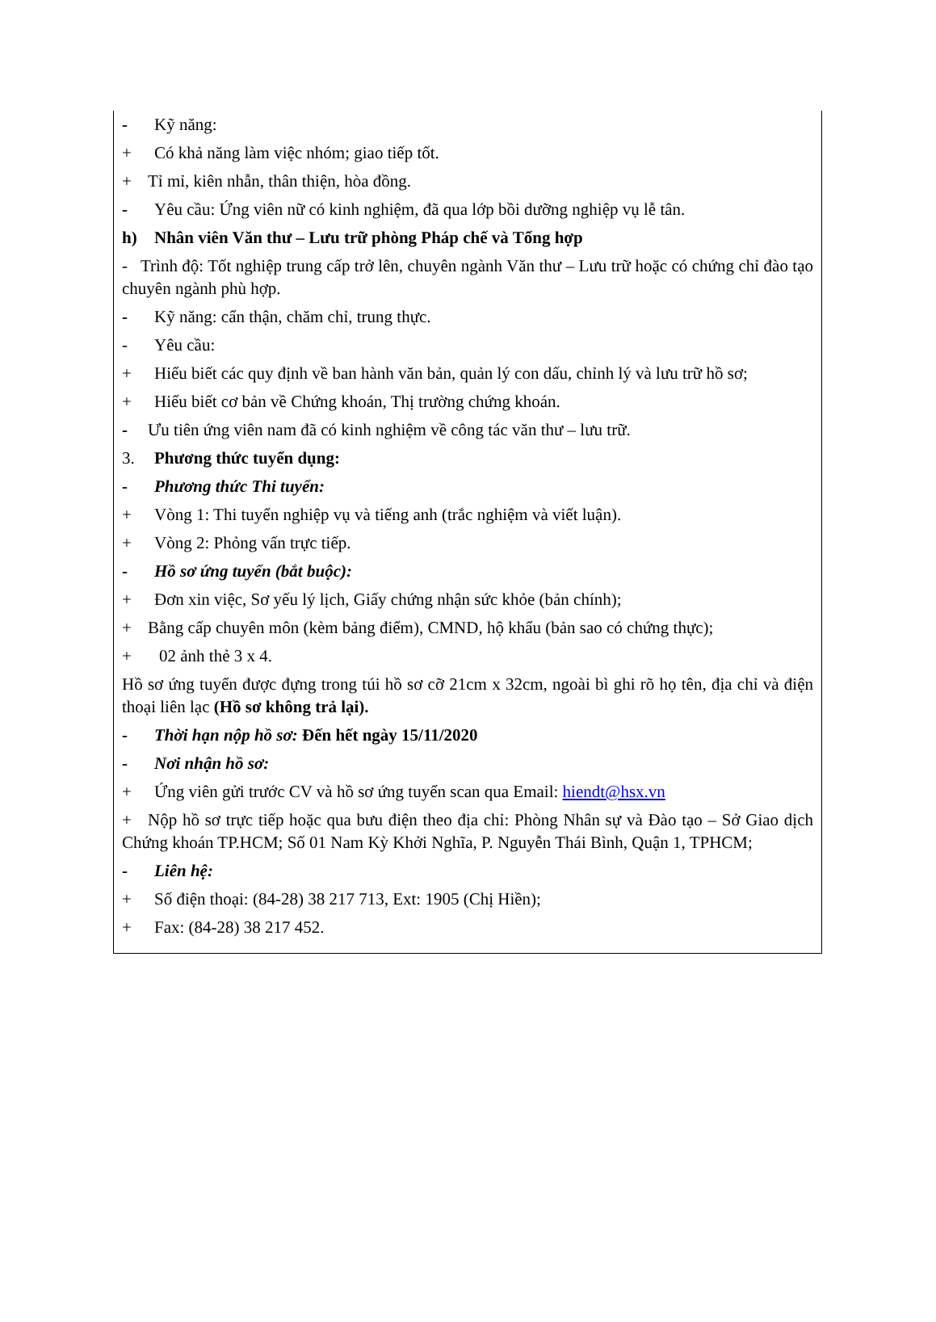- Kỹ năng:
+ Có khả năng làm việc nhóm; giao tiếp tốt.
+ Tỉ mỉ, kiên nhẫn, thân thiện, hòa đồng.
- Yêu cầu: Ứng viên nữ có kinh nghiệm, đã qua lớp bồi dưỡng nghiệp vụ lễ tân.
h) Nhân viên Văn thư – Lưu trữ phòng Pháp chế và Tổng hợp
- Trình độ: Tốt nghiệp trung cấp trở lên, chuyên ngành Văn thư – Lưu trữ hoặc có chứng chỉ đào tạo chuyên ngành phù hợp.
- Kỹ năng: cẩn thận, chăm chỉ, trung thực.
- Yêu cầu:
+ Hiểu biết các quy định về ban hành văn bản, quản lý con dấu, chỉnh lý và lưu trữ hồ sơ;
+ Hiểu biết cơ bản về Chứng khoán, Thị trường chứng khoán.
- Ưu tiên ứng viên nam đã có kinh nghiệm về công tác văn thư – lưu trữ.
3. Phương thức tuyển dụng:
- Phương thức Thi tuyển:
+ Vòng 1: Thi tuyển nghiệp vụ và tiếng anh (trắc nghiệm và viết luận).
+ Vòng 2: Phỏng vấn trực tiếp.
- Hồ sơ ứng tuyển (bắt buộc):
+ Đơn xin việc, Sơ yếu lý lịch, Giấy chứng nhận sức khỏe (bản chính);
+ Bằng cấp chuyên môn (kèm bảng điểm), CMND, hộ khẩu (bản sao có chứng thực);
+ 02 ảnh thẻ 3 x 4.
Hồ sơ ứng tuyển được đựng trong túi hồ sơ cỡ 21cm x 32cm, ngoài bì ghi rõ họ tên, địa chỉ và điện thoại liên lạc (Hồ sơ không trả lại).
- Thời hạn nộp hồ sơ: Đến hết ngày 15/11/2020
- Nơi nhận hồ sơ:
+ Ứng viên gửi trước CV và hồ sơ ứng tuyển scan qua Email: hiendt@hsx.vn
+ Nộp hồ sơ trực tiếp hoặc qua bưu điện theo địa chỉ: Phòng Nhân sự và Đào tạo – Sở Giao dịch Chứng khoán TP.HCM; Số 01 Nam Kỳ Khởi Nghĩa, P. Nguyễn Thái Bình, Quận 1, TPHCM;
- Liên hệ:
+ Số điện thoại: (84-28) 38 217 713, Ext: 1905 (Chị Hiền);
+ Fax: (84-28) 38 217 452.